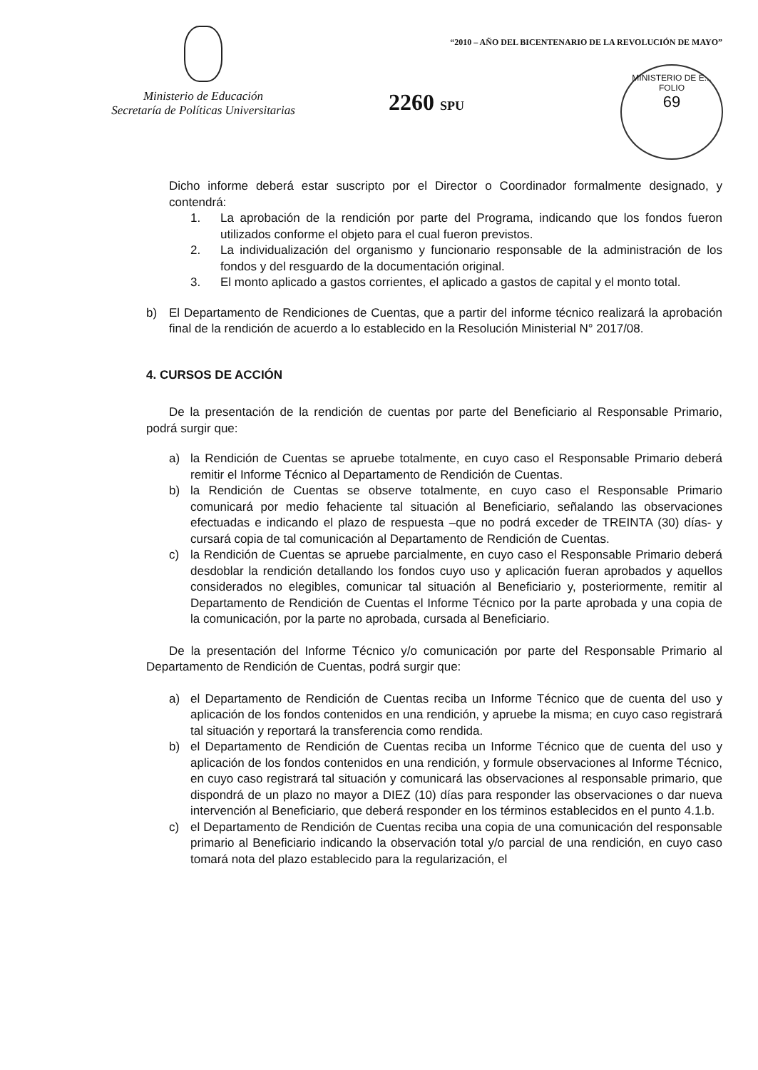Ministerio de Educación
Secretaría de Políticas Universitarias
“2010 – AÑO DEL BICENTENARIO DE LA REVOLUCIÓN DE MAYO”
2260 SPU
MINISTERIO DE E...
FOLIO
69
Dicho informe deberá estar suscripto por el Director o Coordinador formalmente designado, y contendrá:
1. La aprobación de la rendición por parte del Programa, indicando que los fondos fueron utilizados conforme el objeto para el cual fueron previstos.
2. La individualización del organismo y funcionario responsable de la administración de los fondos y del resguardo de la documentación original.
3. El monto aplicado a gastos corrientes, el aplicado a gastos de capital y el monto total.
b) El Departamento de Rendiciones de Cuentas, que a partir del informe técnico realizará la aprobación final de la rendición de acuerdo a lo establecido en la Resolución Ministerial N° 2017/08.
4. CURSOS DE ACCIÓN
De la presentación de la rendición de cuentas por parte del Beneficiario al Responsable Primario, podrá surgir que:
a) la Rendición de Cuentas se apruebe totalmente, en cuyo caso el Responsable Primario deberá remitir el Informe Técnico al Departamento de Rendición de Cuentas.
b) la Rendición de Cuentas se observe totalmente, en cuyo caso el Responsable Primario comunicará por medio fehaciente tal situación al Beneficiario, señalando las observaciones efectuadas e indicando el plazo de respuesta –que no podrá exceder de TREINTA (30) días- y cursará copia de tal comunicación al Departamento de Rendición de Cuentas.
c) la Rendición de Cuentas se apruebe parcialmente, en cuyo caso el Responsable Primario deberá desdoblar la rendición detallando los fondos cuyo uso y aplicación fueran aprobados y aquellos considerados no elegibles, comunicar tal situación al Beneficiario y, posteriormente, remitir al Departamento de Rendición de Cuentas el Informe Técnico por la parte aprobada y una copia de la comunicación, por la parte no aprobada, cursada al Beneficiario.
De la presentación del Informe Técnico y/o comunicación por parte del Responsable Primario al Departamento de Rendición de Cuentas, podrá surgir que:
a) el Departamento de Rendición de Cuentas reciba un Informe Técnico que de cuenta del uso y aplicación de los fondos contenidos en una rendición, y apruebe la misma; en cuyo caso registrará tal situación y reportará la transferencia como rendida.
b) el Departamento de Rendición de Cuentas reciba un Informe Técnico que de cuenta del uso y aplicación de los fondos contenidos en una rendición, y formule observaciones al Informe Técnico, en cuyo caso registrará tal situación y comunicará las observaciones al responsable primario, que dispondrá de un plazo no mayor a DIEZ (10) días para responder las observaciones o dar nueva intervención al Beneficiario, que deberá responder en los términos establecidos en el punto 4.1.b.
c) el Departamento de Rendición de Cuentas reciba una copia de una comunicación del responsable primario al Beneficiario indicando la observación total y/o parcial de una rendición, en cuyo caso tomará nota del plazo establecido para la regularización, el